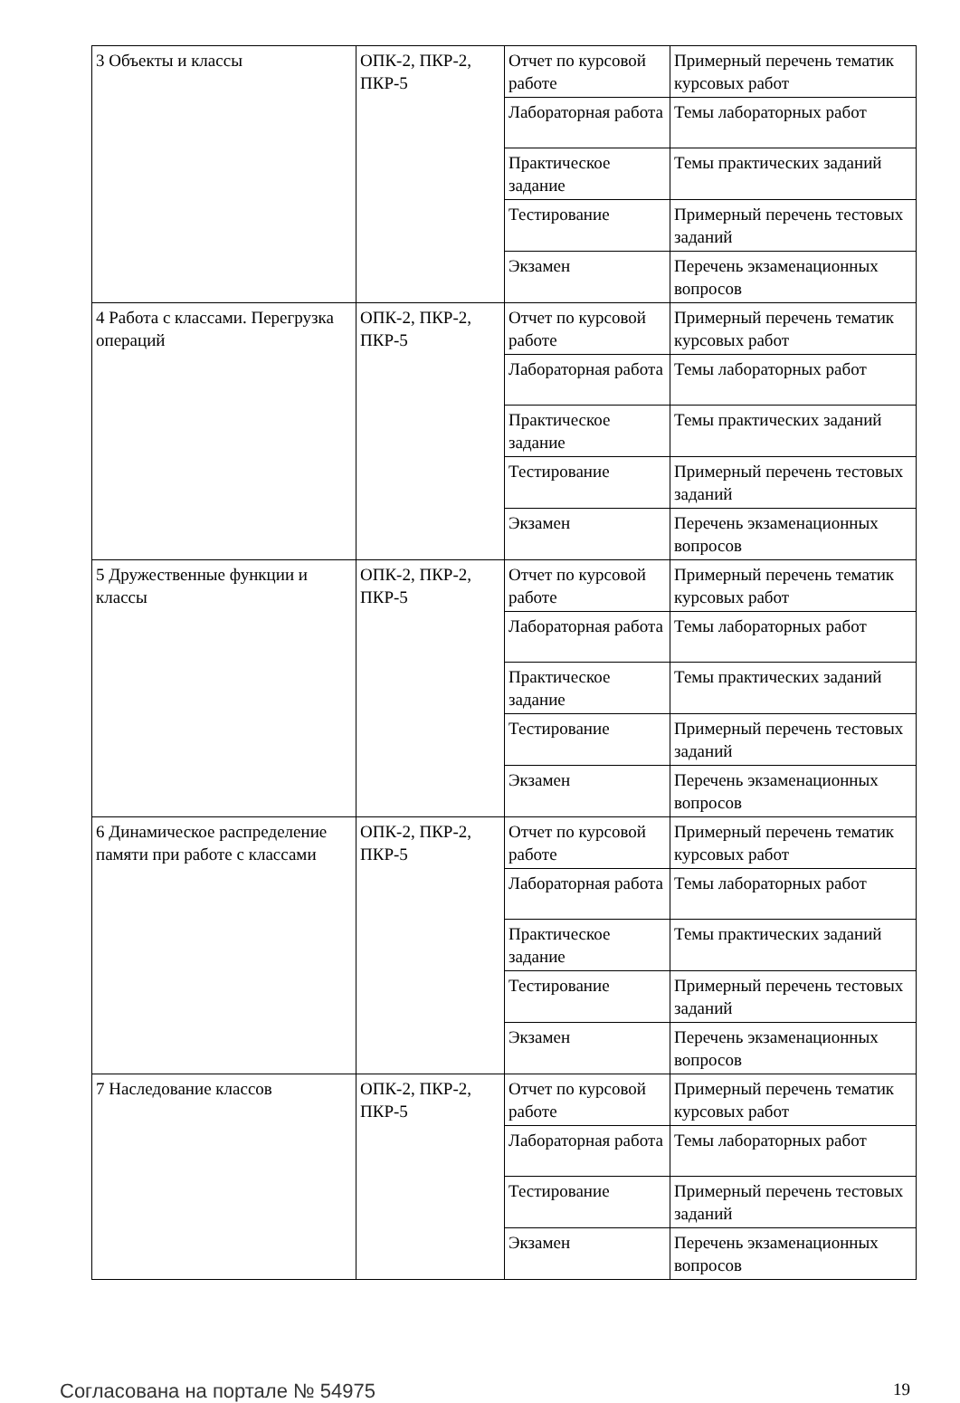| 3 Объекты и классы | ОПК-2, ПКР-2, ПКР-5 | Отчет по курсовой работе | Примерный перечень тематик курсовых работ |
| | | Лабораторная работа | Темы лабораторных работ |
| | | Практическое задание | Темы практических заданий |
| | | Тестирование | Примерный перечень тестовых заданий |
| | | Экзамен | Перечень экзаменационных вопросов |
| 4 Работа с классами. Перегрузка операций | ОПК-2, ПКР-2, ПКР-5 | Отчет по курсовой работе | Примерный перечень тематик курсовых работ |
| | | Лабораторная работа | Темы лабораторных работ |
| | | Практическое задание | Темы практических заданий |
| | | Тестирование | Примерный перечень тестовых заданий |
| | | Экзамен | Перечень экзаменационных вопросов |
| 5 Дружественные функции и классы | ОПК-2, ПКР-2, ПКР-5 | Отчет по курсовой работе | Примерный перечень тематик курсовых работ |
| | | Лабораторная работа | Темы лабораторных работ |
| | | Практическое задание | Темы практических заданий |
| | | Тестирование | Примерный перечень тестовых заданий |
| | | Экзамен | Перечень экзаменационных вопросов |
| 6 Динамическое распределение памяти при работе с классами | ОПК-2, ПКР-2, ПКР-5 | Отчет по курсовой работе | Примерный перечень тематик курсовых работ |
| | | Лабораторная работа | Темы лабораторных работ |
| | | Практическое задание | Темы практических заданий |
| | | Тестирование | Примерный перечень тестовых заданий |
| | | Экзамен | Перечень экзаменационных вопросов |
| 7 Наследование классов | ОПК-2, ПКР-2, ПКР-5 | Отчет по курсовой работе | Примерный перечень тематик курсовых работ |
| | | Лабораторная работа | Темы лабораторных работ |
| | | Тестирование | Примерный перечень тестовых заданий |
| | | Экзамен | Перечень экзаменационных вопросов |
Согласована на портале № 54975 19